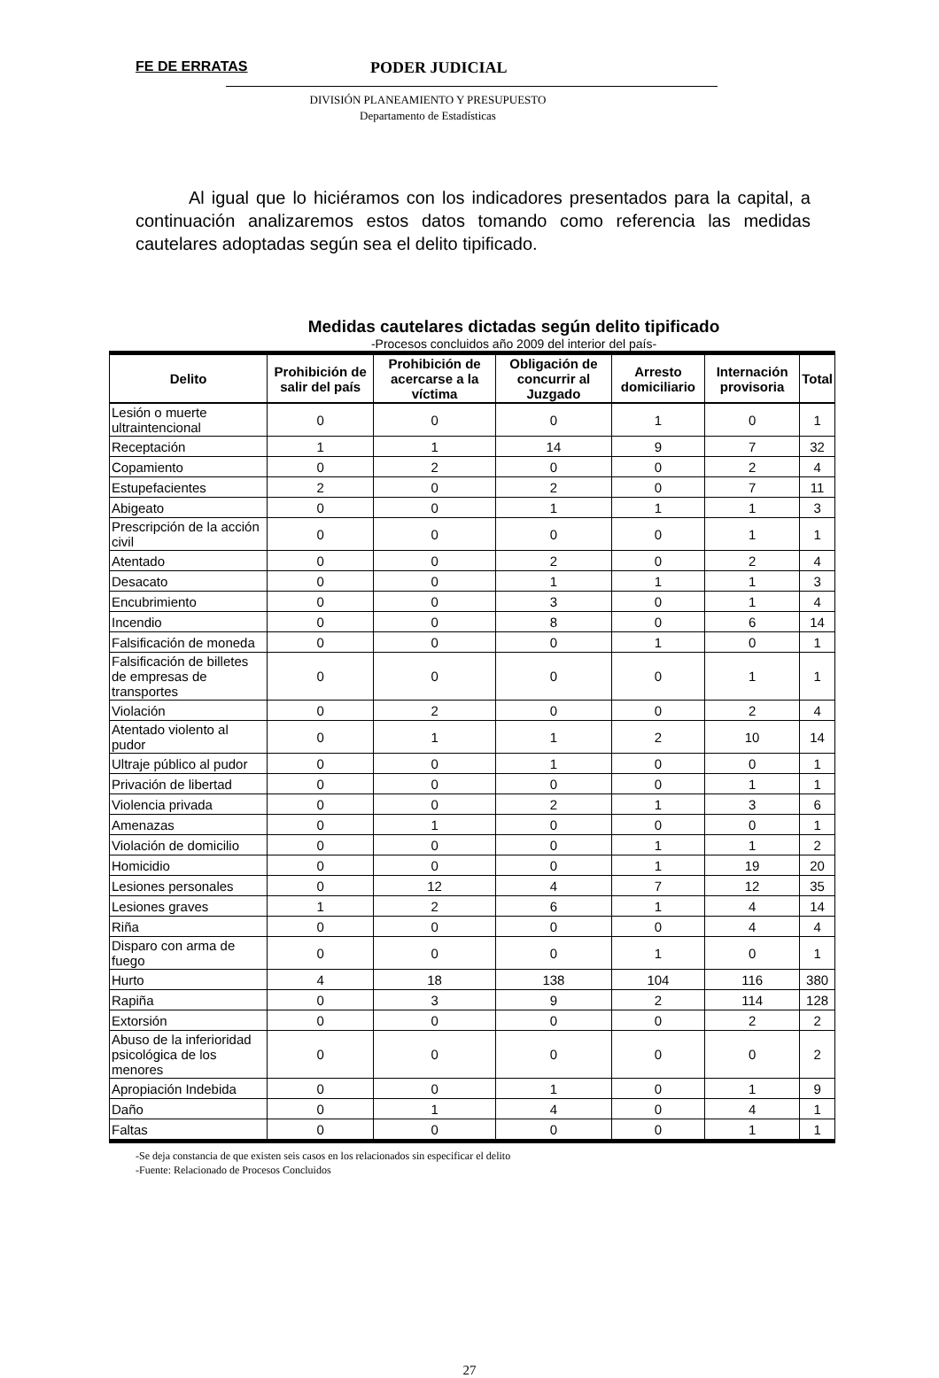FE DE ERRATAS PODER JUDICIAL
DIVISIÓN PLANEAMIENTO Y PRESUPUESTO
Departamento de Estadísticas
Al igual que lo hiciéramos con los indicadores presentados para la capital, a continuación analizaremos estos datos tomando como referencia las medidas cautelares adoptadas según sea el delito tipificado.
Medidas cautelares dictadas según delito tipificado
-Procesos concluidos año 2009 del interior del país-
| Delito | Prohibición de salir del país | Prohibición de acercarse a la víctima | Obligación de concurrir al Juzgado | Arresto domiciliario | Internación provisoria | Total |
| --- | --- | --- | --- | --- | --- | --- |
| Lesión o muerte ultraintencional | 0 | 0 | 0 | 1 | 0 | 1 |
| Receptación | 1 | 1 | 14 | 9 | 7 | 32 |
| Copamiento | 0 | 2 | 0 | 0 | 2 | 4 |
| Estupefacientes | 2 | 0 | 2 | 0 | 7 | 11 |
| Abigeato | 0 | 0 | 1 | 1 | 1 | 3 |
| Prescripción de la acción civil | 0 | 0 | 0 | 0 | 1 | 1 |
| Atentado | 0 | 0 | 2 | 0 | 2 | 4 |
| Desacato | 0 | 0 | 1 | 1 | 1 | 3 |
| Encubrimiento | 0 | 0 | 3 | 0 | 1 | 4 |
| Incendio | 0 | 0 | 8 | 0 | 6 | 14 |
| Falsificación de moneda | 0 | 0 | 0 | 1 | 0 | 1 |
| Falsificación de billetes de empresas de transportes | 0 | 0 | 0 | 0 | 1 | 1 |
| Violación | 0 | 2 | 0 | 0 | 2 | 4 |
| Atentado violento al pudor | 0 | 1 | 1 | 2 | 10 | 14 |
| Ultraje público al pudor | 0 | 0 | 1 | 0 | 0 | 1 |
| Privación de libertad | 0 | 0 | 0 | 0 | 1 | 1 |
| Violencia privada | 0 | 0 | 2 | 1 | 3 | 6 |
| Amenazas | 0 | 1 | 0 | 0 | 0 | 1 |
| Violación de domicilio | 0 | 0 | 0 | 1 | 1 | 2 |
| Homicidio | 0 | 0 | 0 | 1 | 19 | 20 |
| Lesiones personales | 0 | 12 | 4 | 7 | 12 | 35 |
| Lesiones graves | 1 | 2 | 6 | 1 | 4 | 14 |
| Riña | 0 | 0 | 0 | 0 | 4 | 4 |
| Disparo con arma de fuego | 0 | 0 | 0 | 1 | 0 | 1 |
| Hurto | 4 | 18 | 138 | 104 | 116 | 380 |
| Rapiña | 0 | 3 | 9 | 2 | 114 | 128 |
| Extorsión | 0 | 0 | 0 | 0 | 2 | 2 |
| Abuso de la inferioridad psicológica de los menores | 0 | 0 | 0 | 0 | 0 | 2 |
| Apropiación Indebida | 0 | 0 | 1 | 0 | 1 | 9 |
| Daño | 0 | 1 | 4 | 0 | 4 | 1 |
| Faltas | 0 | 0 | 0 | 0 | 1 | 1 |
-Se deja constancia de que existen seis casos en los relacionados sin especificar el delito
-Fuente: Relacionado de Procesos Concluidos
27